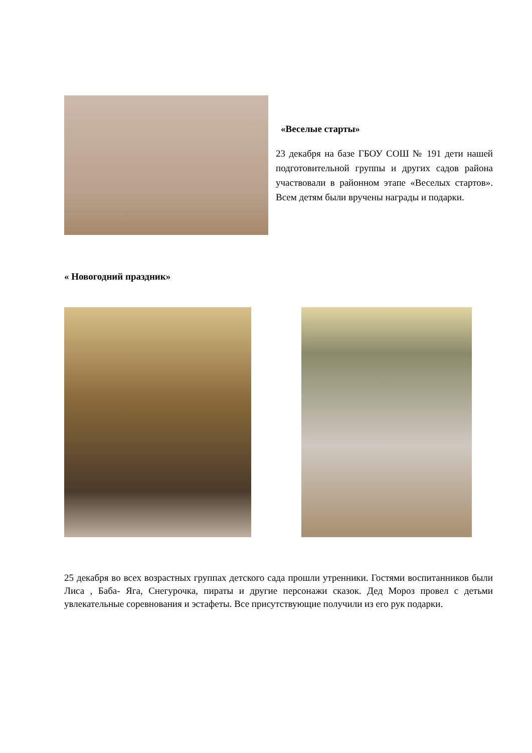«Веселые стaрты»
23 декабря на базе ГБОУ СОШ № 191 дети нашей подготовительной группы и других садов района участвовали в районном этапе «Веселых стартов». Всем детям были вручены награды и подарки.
« Новогодний праздник»
25 декабря во всех возрастных группах детского сада прошли утренники. Гостями воспитанников были Лиса , Баба- Яга, Снегурочка, пираты и другие персонажи сказок. Дед Мороз провел с детьми увлекательные соревнования и эстафеты. Все присутствующие получили из его рук подарки.